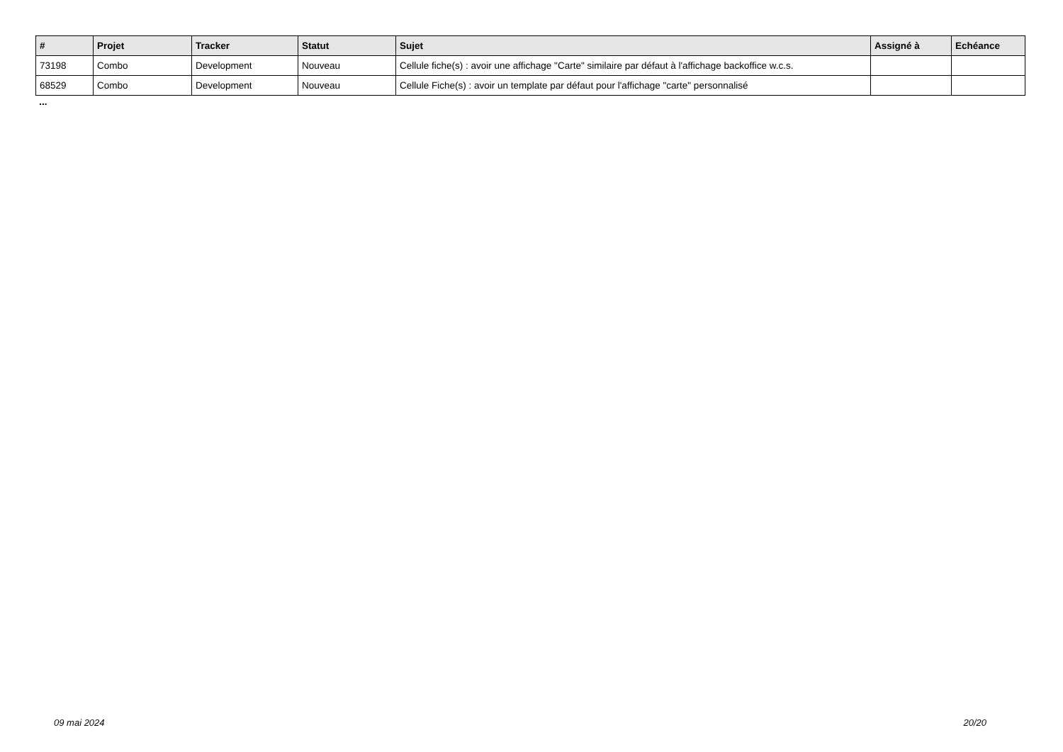| # | Projet | Tracker | Statut | Sujet | Assigné à | Echéance |
| --- | --- | --- | --- | --- | --- | --- |
| 73198 | Combo | Development | Nouveau | Cellule fiche(s) : avoir une affichage "Carte" similaire par défaut à l'affichage backoffice w.c.s. | | |
| 68529 | Combo | Development | Nouveau | Cellule Fiche(s) : avoir un template par défaut pour l'affichage "carte" personnalisé | | |
...
09 mai 2024 20/20